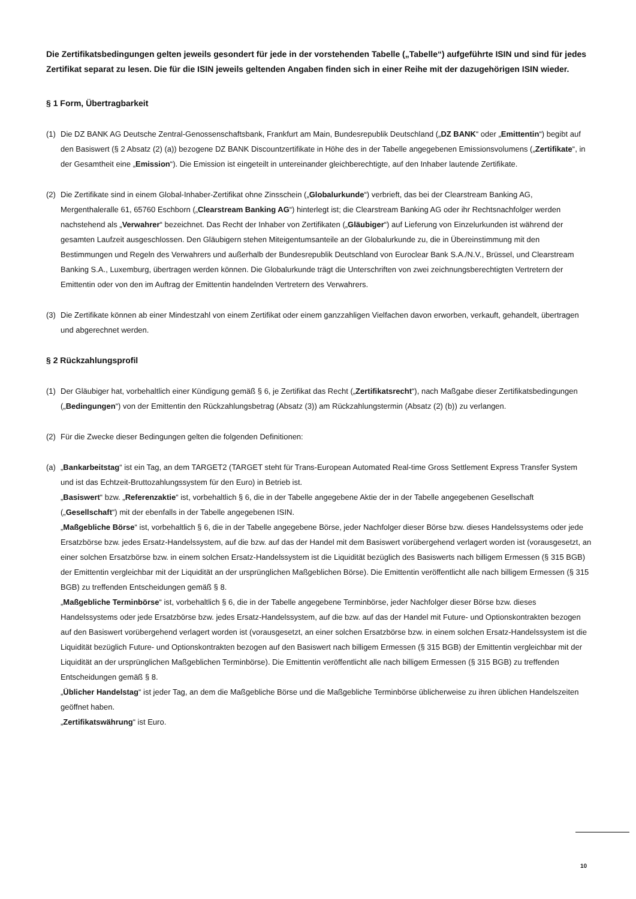Die Zertifikatsbedingungen gelten jeweils gesondert für jede in der vorstehenden Tabelle („Tabelle“) aufgeführte ISIN und sind für jedes Zertifikat separat zu lesen. Die für die ISIN jeweils geltenden Angaben finden sich in einer Reihe mit der dazugehörigen ISIN wieder.
§ 1 Form, Übertragbarkeit
(1) Die DZ BANK AG Deutsche Zentral-Genossenschaftsbank, Frankfurt am Main, Bundesrepublik Deutschland („DZ BANK“ oder „Emittentin“) begibt auf den Basiswert (§ 2 Absatz (2) (a)) bezogene DZ BANK Discountzertifikate in Höhe des in der Tabelle angegebenen Emissionsvolumens („Zertifikate“, in der Gesamtheit eine „Emission“). Die Emission ist eingeteilt in untereinander gleichberechtigte, auf den Inhaber lautende Zertifikate.
(2) Die Zertifikate sind in einem Global-Inhaber-Zertifikat ohne Zinsschein („Globalurkunde“) verbrieft, das bei der Clearstream Banking AG, Mergenthaleralle 61, 65760 Eschborn („Clearstream Banking AG“) hinterlegt ist; die Clearstream Banking AG oder ihr Rechtsnachfolger werden nachstehend als „Verwahrer“ bezeichnet. Das Recht der Inhaber von Zertifikaten („Gläubiger“) auf Lieferung von Einzelurkunden ist während der gesamten Laufzeit ausgeschlossen. Den Gläubigern stehen Miteigentumsanteile an der Globalurkunde zu, die in Übereinstimmung mit den Bestimmungen und Regeln des Verwahrers und außerhalb der Bundesrepublik Deutschland von Euroclear Bank S.A./N.V., Brüssel, und Clearstream Banking S.A., Luxemburg, übertragen werden können. Die Globalurkunde trägt die Unterschriften von zwei zeichnungsberechtigten Vertretern der Emittentin oder von den im Auftrag der Emittentin handelnden Vertretern des Verwahrers.
(3) Die Zertifikate können ab einer Mindestzahl von einem Zertifikat oder einem ganzzahligen Vielfachen davon erworben, verkauft, gehandelt, übertragen und abgerechnet werden.
§ 2 Rückzahlungsprofil
(1) Der Gläubiger hat, vorbehaltlich einer Kündigung gemäß § 6, je Zertifikat das Recht („Zertifikatsrecht“), nach Maßgabe dieser Zertifikatsbedingungen („Bedingungen“) von der Emittentin den Rückzahlungsbetrag (Absatz (3)) am Rückzahlungstermin (Absatz (2) (b)) zu verlangen.
(2) Für die Zwecke dieser Bedingungen gelten die folgenden Definitionen:
(a) „Bankarbeitstag“ ist ein Tag, an dem TARGET2 (TARGET steht für Trans-European Automated Real-time Gross Settlement Express Transfer System und ist das Echtzeit-Bruttozahlungssystem für den Euro) in Betrieb ist.
„Basiswert“ bzw. „Referenzaktie“ ist, vorbehaltlich § 6, die in der Tabelle angegebene Aktie der in der Tabelle angegebenen Gesellschaft („Gesellschaft“) mit der ebenfalls in der Tabelle angegebenen ISIN.
„Maßgebliche Börse“ ist, vorbehaltlich § 6, die in der Tabelle angegebene Börse, jeder Nachfolger dieser Börse bzw. dieses Handelssystems oder jede Ersatzbörse bzw. jedes Ersatz-Handelssystem, auf die bzw. auf das der Handel mit dem Basiswert vorübergehend verlagert worden ist (vorausgesetzt, an einer solchen Ersatzbörse bzw. in einem solchen Ersatz-Handelssystem ist die Liquidität bezüglich des Basiswerts nach billigem Ermessen (§ 315 BGB) der Emittentin vergleichbar mit der Liquidität an der ursprünglichen Maßgeblichen Börse). Die Emittentin veröffentlicht alle nach billigem Ermessen (§ 315 BGB) zu treffenden Entscheidungen gemäß § 8.
„Maßgebliche Terminbörse“ ist, vorbehaltlich § 6, die in der Tabelle angegebene Terminbörse, jeder Nachfolger dieser Börse bzw. dieses Handelssystems oder jede Ersatzbörse bzw. jedes Ersatz-Handelssystem, auf die bzw. auf das der Handel mit Future- und Optionskontrakten bezogen auf den Basiswert vorübergehend verlagert worden ist (vorausgesetzt, an einer solchen Ersatzbörse bzw. in einem solchen Ersatz-Handelssystem ist die Liquidität bezüglich Future- und Optionskontrakten bezogen auf den Basiswert nach billigem Ermessen (§ 315 BGB) der Emittentin vergleichbar mit der Liquidität an der ursprünglichen Maßgeblichen Terminbörse). Die Emittentin veröffentlicht alle nach billigem Ermessen (§ 315 BGB) zu treffenden Entscheidungen gemäß § 8.
„Üblicher Handelstag“ ist jeder Tag, an dem die Maßgebliche Börse und die Maßgebliche Terminbörse üblicherweise zu ihren üblichen Handelszeiten geöffnet haben.
„Zertifikatswährung“ ist Euro.
10